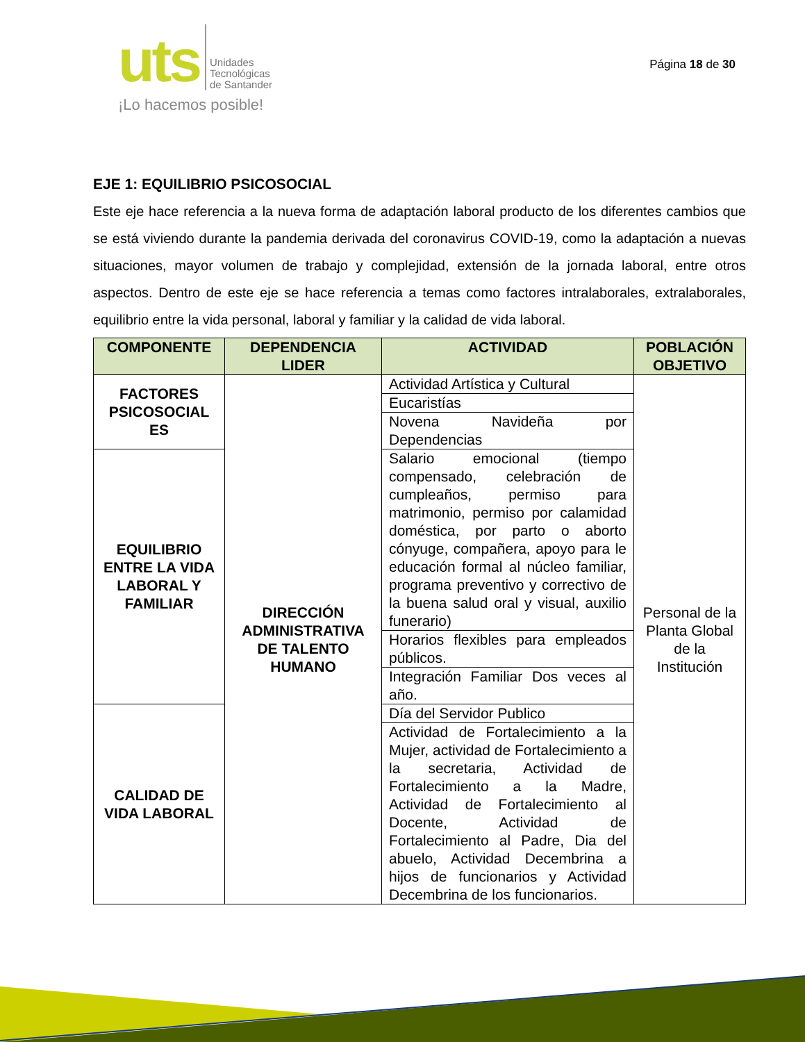uts
Unidades
Tecnológicas
de Santander
¡Lo hacemos posible!
Página 18 de 30
EJE 1: EQUILIBRIO PSICOSOCIAL
Este eje hace referencia a la nueva forma de adaptación laboral producto de los diferentes cambios que se está viviendo durante la pandemia derivada del coronavirus COVID-19, como la adaptación a nuevas situaciones, mayor volumen de trabajo y complejidad, extensión de la jornada laboral, entre otros aspectos. Dentro de este eje se hace referencia a temas como factores intralaborales, extralaborales, equilibrio entre la vida personal, laboral y familiar y la calidad de vida laboral.
| COMPONENTE | DEPENDENCIA LIDER | ACTIVIDAD | POBLACIÓN OBJETIVO |
| --- | --- | --- | --- |
| FACTORES PSICOSOCIAL ES | DIRECCIÓN ADMINISTRATIVA DE TALENTO HUMANO | Actividad Artística y Cultural | Personal de la Planta Global de la Institución |
| | | Eucaristías | |
| | | Novena Navideña por Dependencias | |
| EQUILIBRIO ENTRE LA VIDA LABORAL Y FAMILIAR | | Salario emocional (tiempo compensado, celebración de cumpleaños, permiso para matrimonio, permiso por calamidad doméstica, por parto o aborto cónyuge, compañera, apoyo para le educación formal al núcleo familiar, programa preventivo y correctivo de la buena salud oral y visual, auxilio funerario) | |
| | | Horarios flexibles para empleados públicos. | |
| | | Integración Familiar Dos veces al año. | |
| CALIDAD DE VIDA LABORAL | | Día del Servidor Publico | |
| | | Actividad de Fortalecimiento a la Mujer, actividad de Fortalecimiento a la secretaria, Actividad de Fortalecimiento a la Madre, Actividad de Fortalecimiento al Docente, Actividad de Fortalecimiento al Padre, Dia del abuelo, Actividad Decembrina a hijos de funcionarios y Actividad Decembrina de los funcionarios. | |